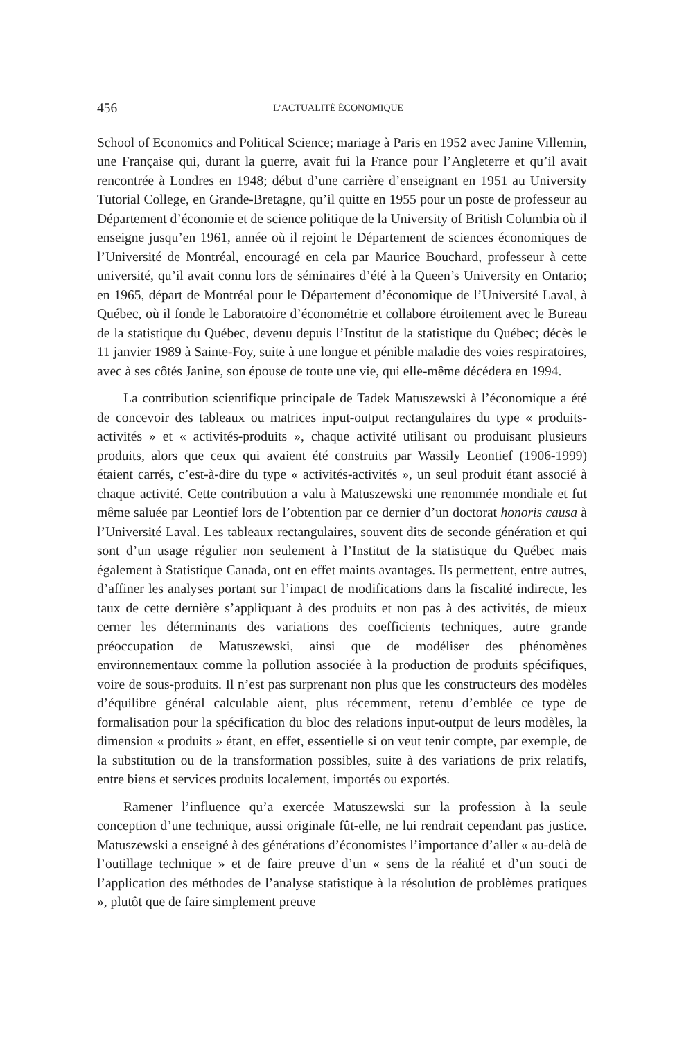456 L’ACTUALITÉ ÉCONOMIQUE
School of Economics and Political Science; mariage à Paris en 1952 avec Janine Villemin, une Française qui, durant la guerre, avait fui la France pour l’Angleterre et qu’il avait rencontrée à Londres en 1948; début d’une carrière d’enseignant en 1951 au University Tutorial College, en Grande-Bretagne, qu’il quitte en 1955 pour un poste de professeur au Département d’économie et de science politique de la University of British Columbia où il enseigne jusqu’en 1961, année où il rejoint le Département de sciences économiques de l’Université de Montréal, encouragé en cela par Maurice Bouchard, professeur à cette université, qu’il avait connu lors de séminaires d’été à la Queen’s University en Ontario; en 1965, départ de Montréal pour le Département d’économique de l’Université Laval, à Québec, où il fonde le Laboratoire d’économétrie et collabore étroitement avec le Bureau de la statistique du Québec, devenu depuis l’Institut de la statistique du Québec; décès le 11 janvier 1989 à Sainte-Foy, suite à une longue et pénible maladie des voies respiratoires, avec à ses côtés Janine, son épouse de toute une vie, qui elle-même décédera en 1994.
La contribution scientifique principale de Tadek Matuszewski à l’économique a été de concevoir des tableaux ou matrices input-output rectangulaires du type « produits-activités » et « activités-produits », chaque activité utilisant ou produisant plusieurs produits, alors que ceux qui avaient été construits par Wassily Leontief (1906-1999) étaient carrés, c’est-à-dire du type « activités-activités », un seul produit étant associé à chaque activité. Cette contribution a valu à Matuszewski une renommée mondiale et fut même saluée par Leontief lors de l’obtention par ce dernier d’un doctorat honoris causa à l’Université Laval. Les tableaux rectangulaires, souvent dits de seconde génération et qui sont d’un usage régulier non seulement à l’Institut de la statistique du Québec mais également à Statistique Canada, ont en effet maints avantages. Ils permettent, entre autres, d’affiner les analyses portant sur l’impact de modifications dans la fiscalité indirecte, les taux de cette dernière s’appliquant à des produits et non pas à des activités, de mieux cerner les déterminants des variations des coefficients techniques, autre grande préoccupation de Matuszewski, ainsi que de modéliser des phénomènes environnementaux comme la pollution associée à la production de produits spécifiques, voire de sous-produits. Il n’est pas surprenant non plus que les constructeurs des modèles d’équilibre général calculable aient, plus récemment, retenu d’emblée ce type de formalisation pour la spécification du bloc des relations input-output de leurs modèles, la dimension « produits » étant, en effet, essentielle si on veut tenir compte, par exemple, de la substitution ou de la transformation possibles, suite à des variations de prix relatifs, entre biens et services produits localement, importés ou exportés.
Ramener l’influence qu’a exercée Matuszewski sur la profession à la seule conception d’une technique, aussi originale fût-elle, ne lui rendrait cependant pas justice. Matuszewski a enseigné à des générations d’économistes l’importance d’aller « au-delà de l’outillage technique » et de faire preuve d’un « sens de la réalité et d’un souci de l’application des méthodes de l’analyse statistique à la résolution de problèmes pratiques », plutôt que de faire simplement preuve